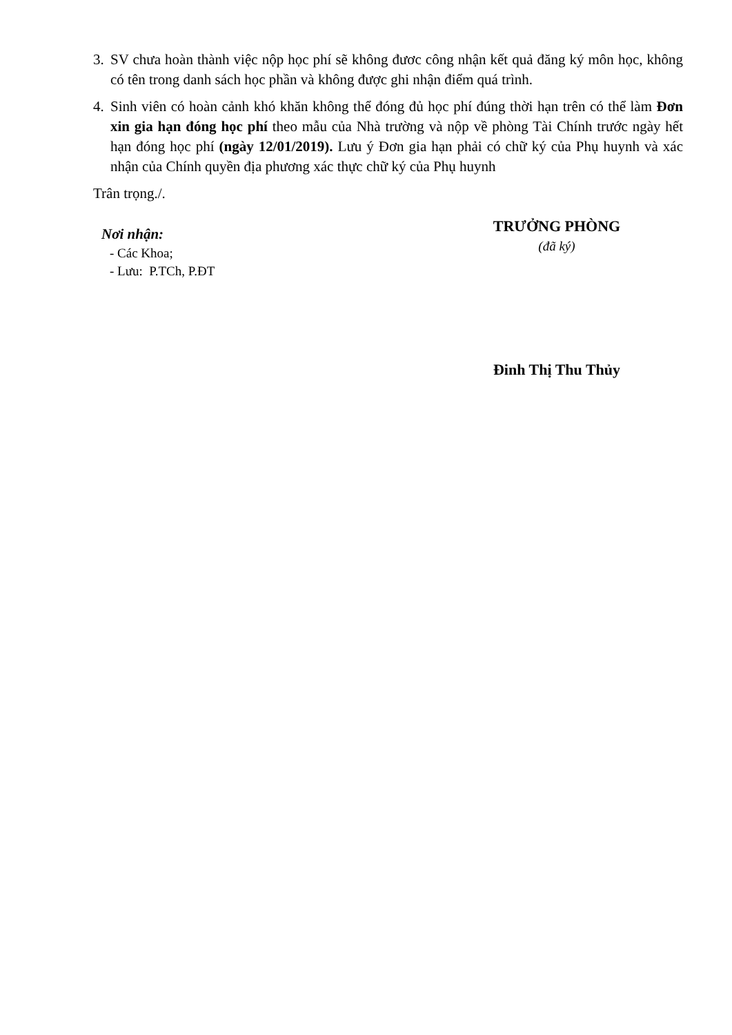3. SV chưa hoàn thành việc nộp học phí sẽ không đươc công nhận kết quả đăng ký môn học, không có tên trong danh sách học phần và không được ghi nhận điểm quá trình.
4. Sinh viên có hoàn cảnh khó khăn không thể đóng đủ học phí đúng thời hạn trên có thể làm Đơn xin gia hạn đóng học phí theo mẫu của Nhà trường và nộp về phòng Tài Chính trước ngày hết hạn đóng học phí (ngày 12/01/2019). Lưu ý Đơn gia hạn phải có chữ ký của Phụ huynh và xác nhận của Chính quyền địa phương xác thực chữ ký của Phụ huynh
Trân trọng./.
Nơi nhận:
- Các Khoa;
- Lưu: P.TCh, P.ĐT
TRƯỞNG PHÒNG
(đã ký)
Đinh Thị Thu Thủy